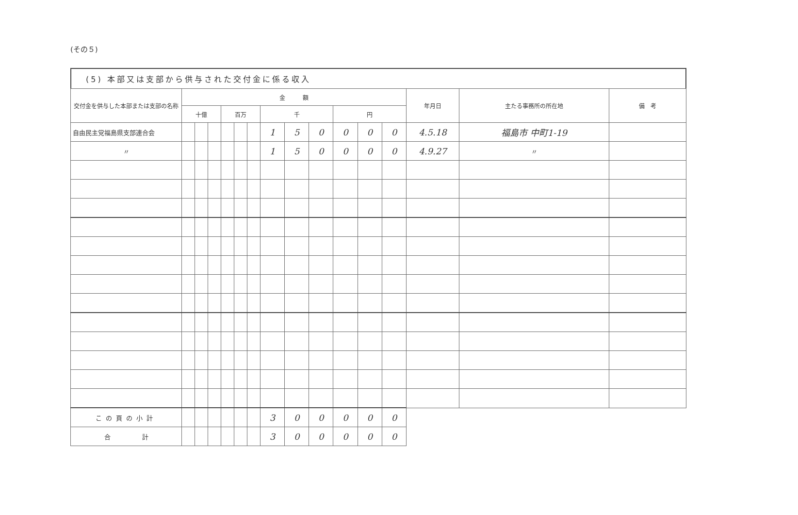(その５)
(5) 本部又は支部から供与された交付金に係る収入
| 交付金を供与した本部または支部の名称 | 金 額 | | | | | | | | | | | | 年月日 | 主たる事務所の所在地 | 備 考 |
| --- | --- | --- | --- | --- | --- | --- | --- | --- | --- | --- | --- | --- | --- | --- | --- |
| | 十億 | | | 百万 | | | 千 | | | 円 | | | | | |
| 自由民主党福島県支部連合会 | | | | | | | 1 | 5 | 0 | 0 | 0 | 0 | 4.5.18 | 福島市 中町1-19 | |
| 〃 | | | | | | | 1 | 5 | 0 | 0 | 0 | 0 | 4.9.27 | 〃 | |
| この頁の小計 | | | | | | | 3 | 0 | 0 | 0 | 0 | 0 | | | |
| 合 計 | | | | | | | 3 | 0 | 0 | 0 | 0 | 0 | | | |